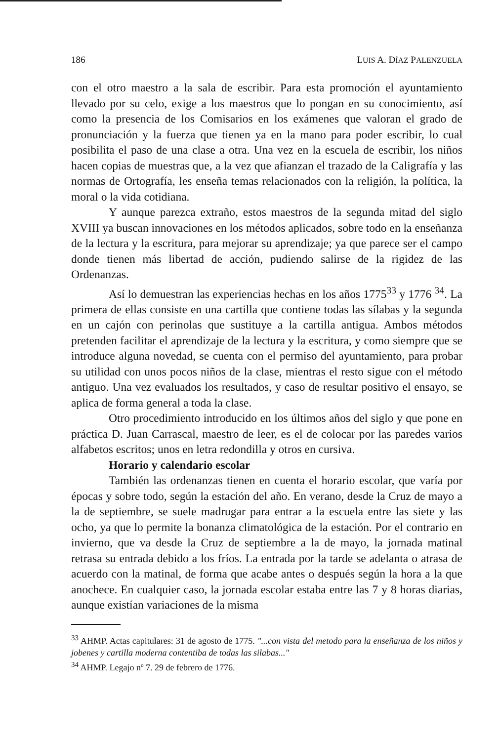186 LUIS A. DÍAZ PALENZUELA
con el otro maestro a la sala de escribir. Para esta promoción el ayuntamiento llevado por su celo, exige a los maestros que lo pongan en su conocimiento, así como la presencia de los Comisarios en los exámenes que valoran el grado de pronunciación y la fuerza que tienen ya en la mano para poder escribir, lo cual posibilita el paso de una clase a otra. Una vez en la escuela de escribir, los niños hacen copias de muestras que, a la vez que afianzan el trazado de la Caligrafía y las normas de Ortografía, les enseña temas relacionados con la religión, la política, la moral o la vida cotidiana.
Y aunque parezca extraño, estos maestros de la segunda mitad del siglo XVIII ya buscan innovaciones en los métodos aplicados, sobre todo en la enseñanza de la lectura y la escritura, para mejorar su aprendizaje; ya que parece ser el campo donde tienen más libertad de acción, pudiendo salirse de la rigidez de las Ordenanzas.
Así lo demuestran las experiencias hechas en los años 1775<sup>33</sup> y 1776 <sup>34</sup>. La primera de ellas consiste en una cartilla que contiene todas las sílabas y la segunda en un cajón con perinolas que sustituye a la cartilla antigua. Ambos métodos pretenden facilitar el aprendizaje de la lectura y la escritura, y como siempre que se introduce alguna novedad, se cuenta con el permiso del ayuntamiento, para probar su utilidad con unos pocos niños de la clase, mientras el resto sigue con el método antiguo. Una vez evaluados los resultados, y caso de resultar positivo el ensayo, se aplica de forma general a toda la clase.
Otro procedimiento introducido en los últimos años del siglo y que pone en práctica D. Juan Carrascal, maestro de leer, es el de colocar por las paredes varios alfabetos escritos; unos en letra redondilla y otros en cursiva.
Horario y calendario escolar
También las ordenanzas tienen en cuenta el horario escolar, que varía por épocas y sobre todo, según la estación del año. En verano, desde la Cruz de mayo a la de septiembre, se suele madrugar para entrar a la escuela entre las siete y las ocho, ya que lo permite la bonanza climatológica de la estación. Por el contrario en invierno, que va desde la Cruz de septiembre a la de mayo, la jornada matinal retrasa su entrada debido a los fríos. La entrada por la tarde se adelanta o atrasa de acuerdo con la matinal, de forma que acabe antes o después según la hora a la que anochece. En cualquier caso, la jornada escolar estaba entre las 7 y 8 horas diarias, aunque existían variaciones de la misma
<sup>33</sup> AHMP. Actas capitulares: 31 de agosto de 1775. "...con vista del metodo para la enseñanza de los niños y jobenes y cartilla moderna contentiba de todas las silabas..."
<sup>34</sup> AHMP. Legajo nº 7. 29 de febrero de 1776.